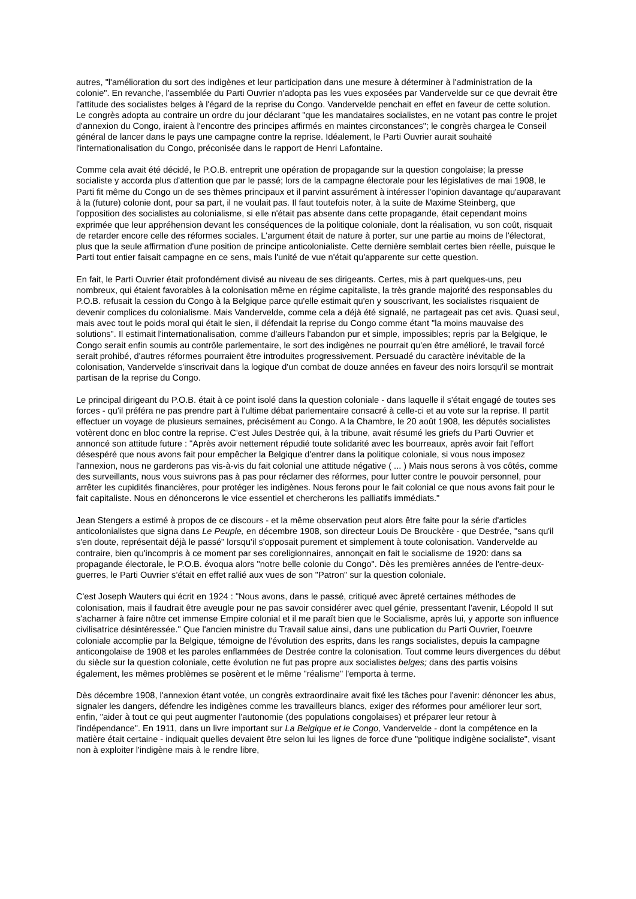autres, "l'amélioration du sort des indigènes et leur participation dans une mesure à déterminer à l'administration de la colonie". En revanche, l'assemblée du Parti Ouvrier n'adopta pas les vues exposées par Vandervelde sur ce que devrait être l'attitude des socialistes belges à l'égard de la reprise du Congo. Vandervelde penchait en effet en faveur de cette solution. Le congrès adopta au contraire un ordre du jour déclarant "que les mandataires socialistes, en ne votant pas contre le projet d'annexion du Congo, iraient à l'encontre des principes affirmés en maintes circonstances"; le congrès chargea le Conseil général de lancer dans le pays une campagne contre la reprise. Idéalement, le Parti Ouvrier aurait souhaité l'internationalisation du Congo, préconisée dans le rapport de Henri Lafontaine.
Comme cela avait été décidé, le P.O.B. entreprit une opération de propagande sur la question congolaise; la presse socialiste y accorda plus d'attention que par le passé; lors de la campagne électorale pour les législatives de mai 1908, le Parti fit même du Congo un de ses thèmes principaux et il parvint assurément à intéresser l'opinion davantage qu'auparavant à la (future) colonie dont, pour sa part, il ne voulait pas. Il faut toutefois noter, à la suite de Maxime Steinberg, que l'opposition des socialistes au colonialisme, si elle n'était pas absente dans cette propagande, était cependant moins exprimée que leur appréhension devant les conséquences de la politique coloniale, dont la réalisation, vu son coût, risquait de retarder encore celle des réformes sociales. L'argument était de nature à porter, sur une partie au moins de l'électorat, plus que la seule affirmation d'une position de principe anticolonialiste. Cette dernière semblait certes bien réelle, puisque le Parti tout entier faisait campagne en ce sens, mais l'unité de vue n'était qu'apparente sur cette question.
En fait, le Parti Ouvrier était profondément divisé au niveau de ses dirigeants. Certes, mis à part quelques-uns, peu nombreux, qui étaient favorables à la colonisation même en régime capitaliste, la très grande majorité des responsables du P.O.B. refusait la cession du Congo à la Belgique parce qu'elle estimait qu'en y souscrivant, les socialistes risquaient de devenir complices du colonialisme. Mais Vandervelde, comme cela a déjà été signalé, ne partageait pas cet avis. Quasi seul, mais avec tout le poids moral qui était le sien, il défendait la reprise du Congo comme étant "la moins mauvaise des solutions". Il estimait l'internationalisation, comme d'ailleurs l'abandon pur et simple, impossibles; repris par la Belgique, le Congo serait enfin soumis au contrôle parlementaire, le sort des indigènes ne pourrait qu'en être amélioré, le travail forcé serait prohibé, d'autres réformes pourraient être introduites progressivement. Persuadé du caractère inévitable de la colonisation, Vandervelde s'inscrivait dans la logique d'un combat de douze années en faveur des noirs lorsqu'il se montrait partisan de la reprise du Congo.
Le principal dirigeant du P.O.B. était à ce point isolé dans la question coloniale - dans laquelle il s'était engagé de toutes ses forces - qu'il préféra ne pas prendre part à l'ultime débat parlementaire consacré à celle-ci et au vote sur la reprise. Il partit effectuer un voyage de plusieurs semaines, précisément au Congo. A la Chambre, le 20 août 1908, les députés socialistes votèrent donc en bloc contre la reprise. C'est Jules Destrée qui, à la tribune, avait résumé les griefs du Parti Ouvrier et annoncé son attitude future : "Après avoir nettement répudié toute solidarité avec les bourreaux, après avoir fait l'effort désespéré que nous avons fait pour empêcher la Belgique d'entrer dans la politique coloniale, si vous nous imposez l'annexion, nous ne garderons pas vis-à-vis du fait colonial une attitude négative ( ... ) Mais nous serons à vos côtés, comme des surveillants, nous vous suivrons pas à pas pour réclamer des réformes, pour lutter contre le pouvoir personnel, pour arrêter les cupidités financières, pour protéger les indigènes. Nous ferons pour le fait colonial ce que nous avons fait pour le fait capitaliste. Nous en dénoncerons le vice essentiel et chercherons les palliatifs immédiats."
Jean Stengers a estimé à propos de ce discours - et la même observation peut alors être faite pour la série d'articles anticolonialistes que signa dans Le Peuple, en décembre 1908, son directeur Louis De Brouckère - que Destrée, "sans qu'il s'en doute, représentait déjà le passé" lorsqu'il s'opposait purement et simplement à toute colonisation. Vandervelde au contraire, bien qu'incompris à ce moment par ses coreligionnaires, annonçait en fait le socialisme de 1920: dans sa propagande électorale, le P.O.B. évoqua alors "notre belle colonie du Congo". Dès les premières années de l'entre-deux-guerres, le Parti Ouvrier s’était en effet rallié aux vues de son "Patron" sur la question coloniale.
C'est Joseph Wauters qui écrit en 1924 : "Nous avons, dans le passé, critiqué avec âpreté certaines méthodes de colonisation, mais il faudrait être aveugle pour ne pas savoir considérer avec quel génie, pressentant l'avenir, Léopold II sut s'acharner à faire nôtre cet immense Empire colonial et il me paraît bien que le Socialisme, après lui, y apporte son influence civilisatrice désintéressée." Que l'ancien ministre du Travail salue ainsi, dans une publication du Parti Ouvrier, l'oeuvre coloniale accomplie par la Belgique, témoigne de l'évolution des esprits, dans les rangs socialistes, depuis la campagne anticongolaise de 1908 et les paroles enflammées de Destrée contre la colonisation. Tout comme leurs divergences du début du siècle sur la question coloniale, cette évolution ne fut pas propre aux socialistes belges; dans des partis voisins également, les mêmes problèmes se posèrent et le même "réalisme" l'emporta à terme.
Dès décembre 1908, l'annexion étant votée, un congrès extraordinaire avait fixé les tâches pour l'avenir: dénoncer les abus, signaler les dangers, défendre les indigènes comme les travailleurs blancs, exiger des réformes pour améliorer leur sort, enfin, "aider à tout ce qui peut augmenter l'autonomie (des populations congolaises) et préparer leur retour à l'indépendance". En 1911, dans un livre important sur La Belgique et le Congo, Vandervelde - dont la compétence en la matière était certaine - indiquait quelles devaient être selon lui les lignes de force d'une "politique indigène socialiste", visant non à exploiter l'indigène mais à le rendre libre,